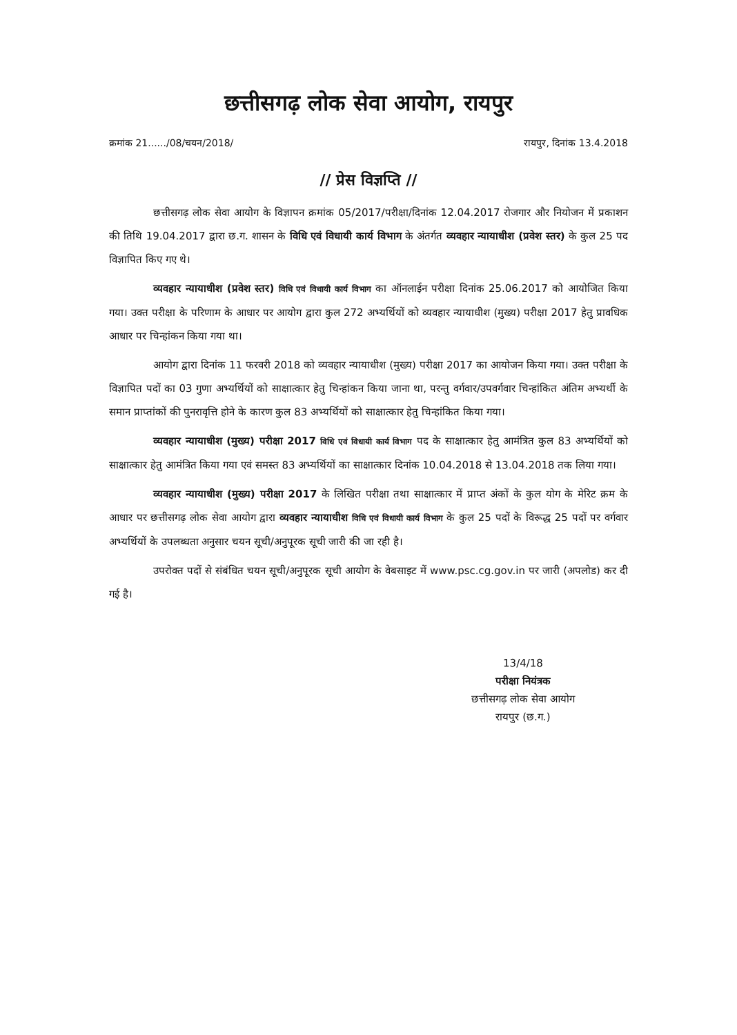छत्तीसगढ़ लोक सेवा आयोग, रायपुर
क्रमांक 21....../08/चयन/2018/ रायपुर, दिनांक 13.4.2018
// प्रेस विज्ञप्ति //
छत्तीसगढ़ लोक सेवा आयोग के विज्ञापन क्रमांक 05/2017/परीक्षा/दिनांक 12.04.2017 रोजगार और नियोजन में प्रकाशन की तिथि 19.04.2017 द्वारा छ.ग. शासन के विधि एवं विधायी कार्य विभाग के अंतर्गत व्यवहार न्यायाधीश (प्रवेश स्तर) के कुल 25 पद विज्ञापित किए गए थे।
व्यवहार न्यायाधीश (प्रवेश स्तर) विधि एवं विधायी कार्य विभाग का ऑनलाईन परीक्षा दिनांक 25.06.2017 को आयोजित किया गया। उक्त परीक्षा के परिणाम के आधार पर आयोग द्वारा कुल 272 अभ्यर्थियों को व्यवहार न्यायाधीश (मुख्य) परीक्षा 2017 हेतु प्रावधिक आधार पर चिन्हांकन किया गया था।
आयोग द्वारा दिनांक 11 फरवरी 2018 को व्यवहार न्यायाधीश (मुख्य) परीक्षा 2017 का आयोजन किया गया। उक्त परीक्षा के विज्ञापित पदों का 03 गुणा अभ्यर्थियों को साक्षात्कार हेतु चिन्हांकन किया जाना था, परन्तु वर्गवार/उपवर्गवार चिन्हांकित अंतिम अभ्यर्थी के समान प्राप्तांकों की पुनरावृत्ति होने के कारण कुल 83 अभ्यर्थियों को साक्षात्कार हेतु चिन्हांकित किया गया।
व्यवहार न्यायाधीश (मुख्य) परीक्षा 2017 विधि एवं विधायी कार्य विभाग पद के साक्षात्कार हेतु आमंत्रित कुल 83 अभ्यर्थियों को साक्षात्कार हेतु आमंत्रित किया गया एवं समस्त 83 अभ्यर्थियों का साक्षात्कार दिनांक 10.04.2018 से 13.04.2018 तक लिया गया।
व्यवहार न्यायाधीश (मुख्य) परीक्षा 2017 के लिखित परीक्षा तथा साक्षात्कार में प्राप्त अंकों के कुल योग के मेरिट क्रम के आधार पर छत्तीसगढ़ लोक सेवा आयोग द्वारा व्यवहार न्यायाधीश विधि एवं विधायी कार्य विभाग के कुल 25 पदों के विरूद्ध 25 पदों पर वर्गवार अभ्यर्थियों के उपलब्धता अनुसार चयन सूची/अनुपूरक सूची जारी की जा रही है।
उपरोक्त पदों से संबंधित चयन सूची/अनुपूरक सूची आयोग के वेबसाइट में www.psc.cg.gov.in पर जारी (अपलोड) कर दी गई है।
13/4/18
परीक्षा नियंत्रक
छत्तीसगढ़ लोक सेवा आयोग
रायपुर (छ.ग.)